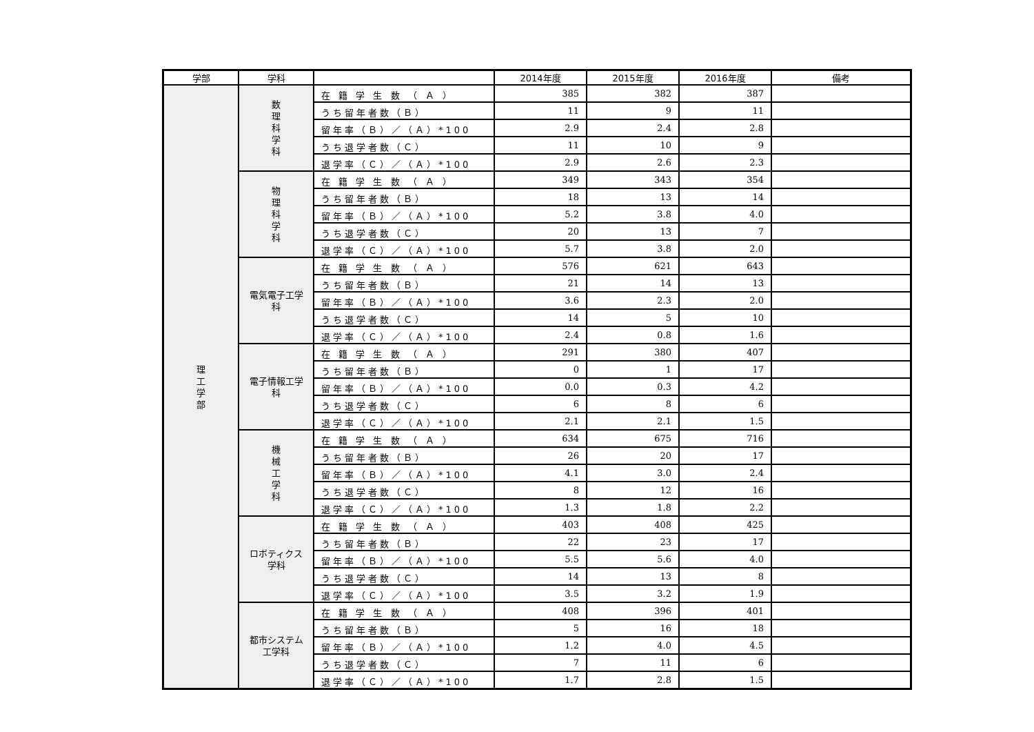| 学部 | 学科 | | 2014年度 | 2015年度 | 2016年度 | 備考 |
| --- | --- | --- | --- | --- | --- | --- |
| 理 工 学 部 | 数 理 科 学 科 | 在 籍 学 生 数 （ Ａ ） | 385 | 382 | 387 | |
| | | うち留年者数（Ｂ） | 11 | 9 | 11 | |
| | | 留年率（Ｂ）／（Ａ）*100 | 2.9 | 2.4 | 2.8 | |
| | | うち退学者数（Ｃ） | 11 | 10 | 9 | |
| | | 退学率（Ｃ）／（Ａ）*100 | 2.9 | 2.6 | 2.3 | |
| | 物 理 科 学 科 | 在 籍 学 生 数 （ Ａ ） | 349 | 343 | 354 | |
| | | うち留年者数（Ｂ） | 18 | 13 | 14 | |
| | | 留年率（Ｂ）／（Ａ）*100 | 5.2 | 3.8 | 4.0 | |
| | | うち退学者数（Ｃ） | 20 | 13 | 7 | |
| | | 退学率（Ｃ）／（Ａ）*100 | 5.7 | 3.8 | 2.0 | |
| | 電気電子工学科 | 在 籍 学 生 数 （ Ａ ） | 576 | 621 | 643 | |
| | | うち留年者数（Ｂ） | 21 | 14 | 13 | |
| | | 留年率（Ｂ）／（Ａ）*100 | 3.6 | 2.3 | 2.0 | |
| | | うち退学者数（Ｃ） | 14 | 5 | 10 | |
| | | 退学率（Ｃ）／（Ａ）*100 | 2.4 | 0.8 | 1.6 | |
| | 電子情報工学科 | 在 籍 学 生 数 （ Ａ ） | 291 | 380 | 407 | |
| | | うち留年者数（Ｂ） | 0 | 1 | 17 | |
| | | 留年率（Ｂ）／（Ａ）*100 | 0.0 | 0.3 | 4.2 | |
| | | うち退学者数（Ｃ） | 6 | 8 | 6 | |
| | | 退学率（Ｃ）／（Ａ）*100 | 2.1 | 2.1 | 1.5 | |
| | 機 械 工 学 科 | 在 籍 学 生 数 （ Ａ ） | 634 | 675 | 716 | |
| | | うち留年者数（Ｂ） | 26 | 20 | 17 | |
| | | 留年率（Ｂ）／（Ａ）*100 | 4.1 | 3.0 | 2.4 | |
| | | うち退学者数（Ｃ） | 8 | 12 | 16 | |
| | | 退学率（Ｃ）／（Ａ）*100 | 1.3 | 1.8 | 2.2 | |
| | ロボティクス学科 | 在 籍 学 生 数 （ Ａ ） | 403 | 408 | 425 | |
| | | うち留年者数（Ｂ） | 22 | 23 | 17 | |
| | | 留年率（Ｂ）／（Ａ）*100 | 5.5 | 5.6 | 4.0 | |
| | | うち退学者数（Ｃ） | 14 | 13 | 8 | |
| | | 退学率（Ｃ）／（Ａ）*100 | 3.5 | 3.2 | 1.9 | |
| | 都市システム工学科 | 在 籍 学 生 数 （ Ａ ） | 408 | 396 | 401 | |
| | | うち留年者数（Ｂ） | 5 | 16 | 18 | |
| | | 留年率（Ｂ）／（Ａ）*100 | 1.2 | 4.0 | 4.5 | |
| | | うち退学者数（Ｃ） | 7 | 11 | 6 | |
| | | 退学率（Ｃ）／（Ａ）*100 | 1.7 | 2.8 | 1.5 | |